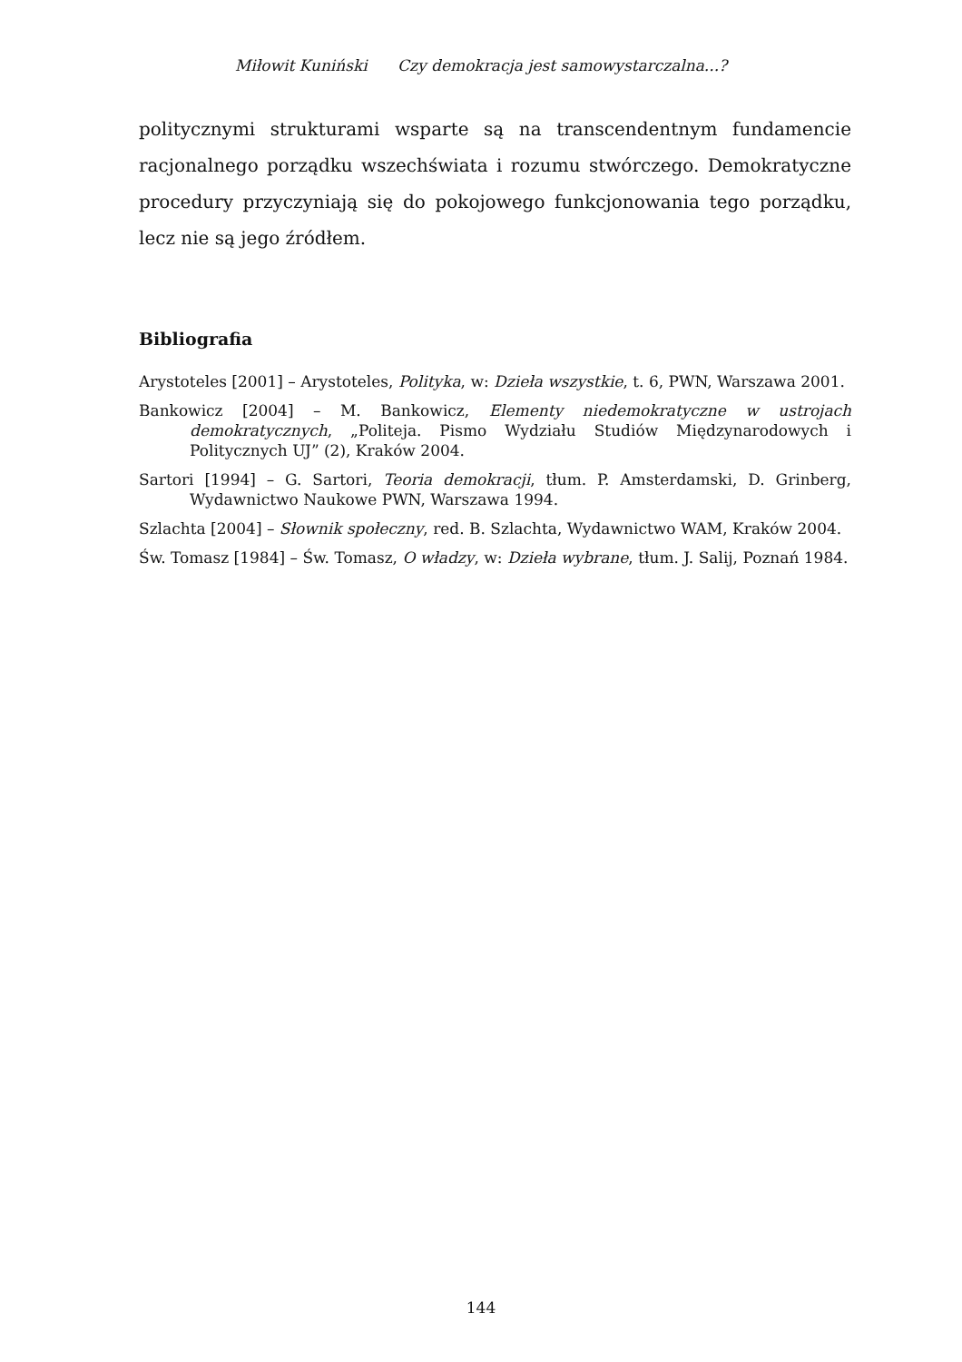Miłowit Kuniński Czy demokracja jest samowystarczalna...?
politycznymi strukturami wsparte są na transcendentnym fundamencie racjonalnego porządku wszechświata i rozumu stwórczego. Demokratyczne procedury przyczyniają się do pokojowego funkcjonowania tego porządku, lecz nie są jego źródłem.
Bibliografia
Arystoteles [2001] – Arystoteles, Polityka, w: Dzieła wszystkie, t. 6, PWN, Warszawa 2001.
Bankowicz [2004] – M. Bankowicz, Elementy niedemokratyczne w ustrojach demokratycznych, „Politeja. Pismo Wydziału Studiów Międzynarodowych i Politycznych UJ” (2), Kraków 2004.
Sartori [1994] – G. Sartori, Teoria demokracji, tłum. P. Amsterdamski, D. Grinberg, Wydawnictwo Naukowe PWN, Warszawa 1994.
Szlachta [2004] – Słownik społeczny, red. B. Szlachta, Wydawnictwo WAM, Kraków 2004.
Św. Tomasz [1984] – Św. Tomasz, O władzy, w: Dzieła wybrane, tłum. J. Salij, Poznań 1984.
144